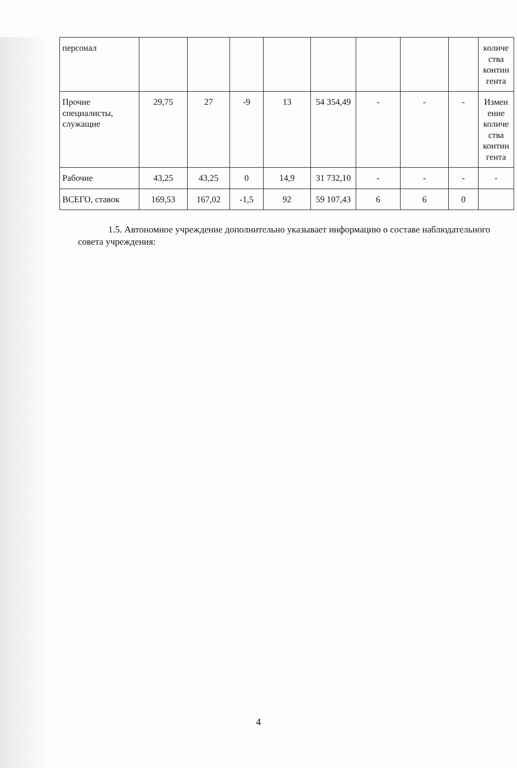| персонал | | | | | | | | | количе ства контин гента |
| Прочие специалисты, служащие | 29,75 | 27 | -9 | 13 | 54 354,49 | - | - | - | Измен ение количе ства контин гента |
| Рабочие | 43,25 | 43,25 | 0 | 14,9 | 31 732,10 | - | - | - | - |
| ВСЕГО, ставок | 169,53 | 167,02 | -1,5 | 92 | 59 107,43 | 6 | 6 | 0 | |
1.5. Автономное учреждение дополнительно указывает информацию о составе наблюдательного совета учреждения:
4